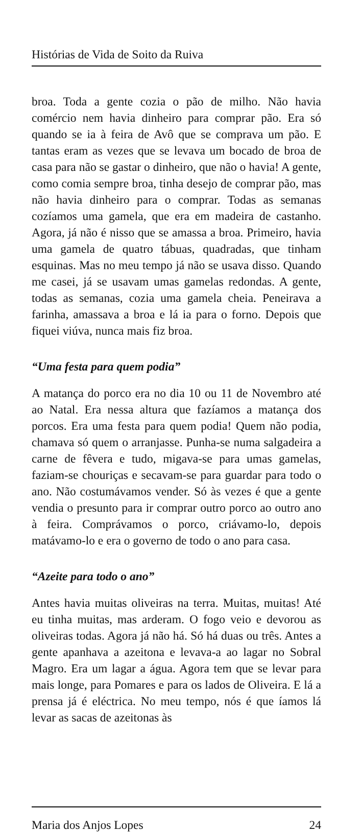Histórias de Vida de Soito da Ruiva
broa. Toda a gente cozia o pão de milho. Não havia comércio nem havia dinheiro para comprar pão. Era só quando se ia à feira de Avô que se comprava um pão. E tantas eram as vezes que se levava um bocado de broa de casa para não se gastar o dinheiro, que não o havia! A gente, como comia sempre broa, tinha desejo de comprar pão, mas não havia dinheiro para o comprar. Todas as semanas cozíamos uma gamela, que era em madeira de castanho. Agora, já não é nisso que se amassa a broa. Primeiro, havia uma gamela de quatro tábuas, quadradas, que tinham esquinas. Mas no meu tempo já não se usava disso. Quando me casei, já se usavam umas gamelas redondas. A gente, todas as semanas, cozia uma gamela cheia. Peneirava a farinha, amassava a broa e lá ia para o forno. Depois que fiquei viúva, nunca mais fiz broa.
“Uma festa para quem podia”
A matança do porco era no dia 10 ou 11 de Novembro até ao Natal. Era nessa altura que fazíamos a matança dos porcos. Era uma festa para quem podia! Quem não podia, chamava só quem o arranjasse. Punha-se numa salgadeira a carne de fêvera e tudo, migava-se para umas gamelas, faziam-se chouriças e secavam-se para guardar para todo o ano. Não costumávamos vender. Só às vezes é que a gente vendia o presunto para ir comprar outro porco ao outro ano à feira. Comprávamos o porco, criávamo-lo, depois matávamo-lo e era o governo de todo o ano para casa.
“Azeite para todo o ano”
Antes havia muitas oliveiras na terra. Muitas, muitas! Até eu tinha muitas, mas arderam. O fogo veio e devorou as oliveiras todas. Agora já não há. Só há duas ou três. Antes a gente apanhava a azeitona e levava-a ao lagar no Sobral Magro. Era um lagar a água. Agora tem que se levar para mais longe, para Pomares e para os lados de Oliveira. E lá a prensa já é eléctrica. No meu tempo, nós é que íamos lá levar as sacas de azeitonas às
Maria dos Anjos Lopes 24